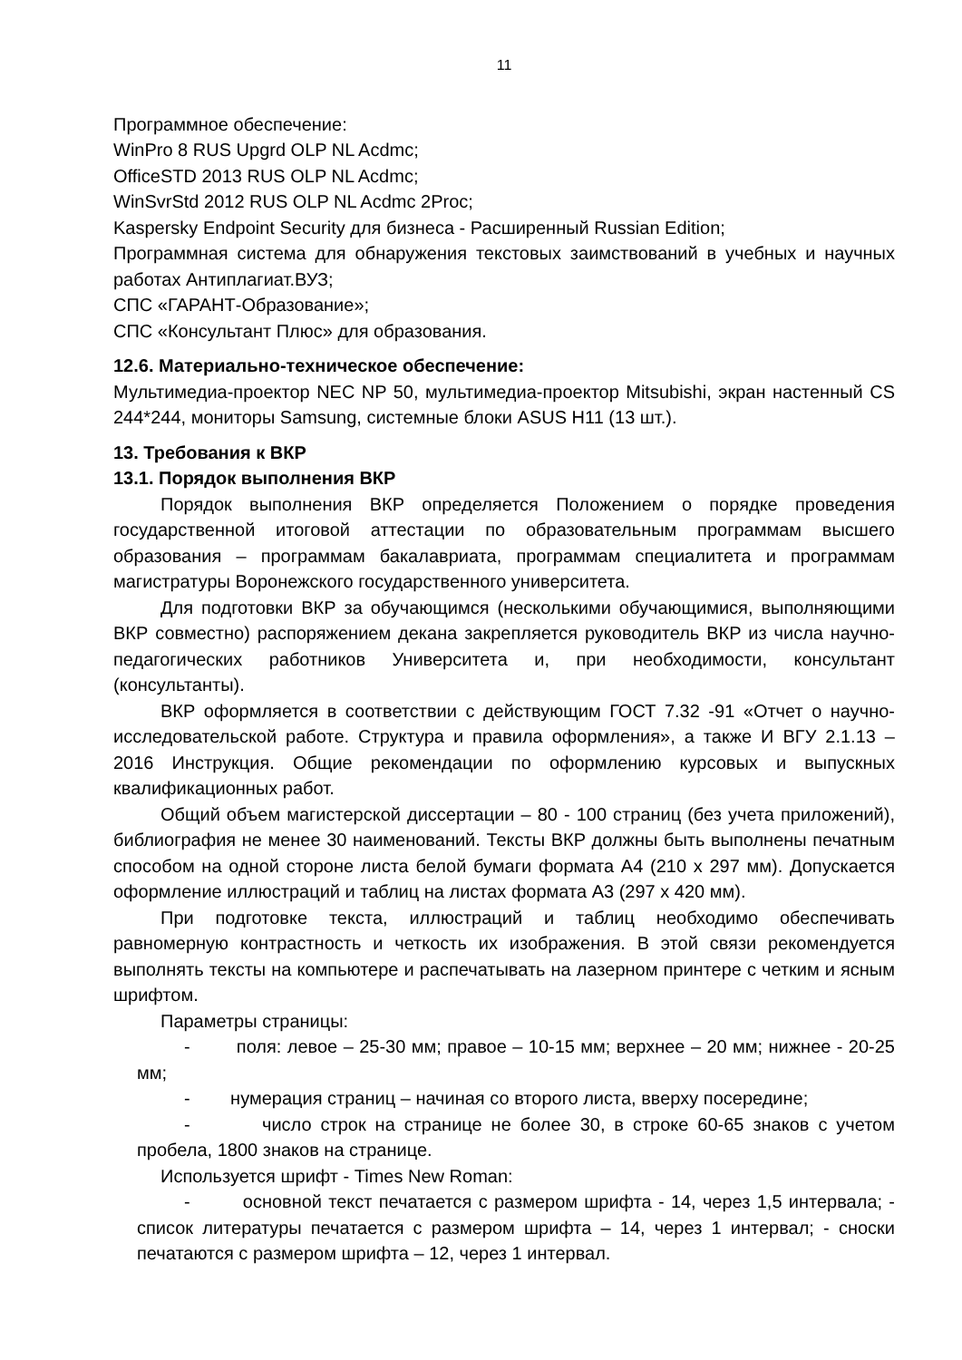11
Программное обеспечение:
WinPro 8 RUS Upgrd OLP NL Acdmc;
OfficeSTD 2013 RUS OLP NL Acdmc;
WinSvrStd 2012 RUS OLP NL Acdmc 2Proc;
Kaspersky Endpoint Security для бизнеса - Расширенный Russian Edition;
Программная система для обнаружения текстовых заимствований в учебных и научных работах Антиплагиат.ВУЗ;
СПС «ГАРАНТ-Образование»;
СПС «Консультант Плюс» для образования.
12.6. Материально-техническое обеспечение:
Мультимедиа-проектор NEC NP 50, мультимедиа-проектор Mitsubishi, экран настенный CS 244*244, мониторы Samsung, системные блоки ASUS H11 (13 шт.).
13. Требования к ВКР
13.1. Порядок выполнения ВКР
Порядок выполнения ВКР определяется Положением о порядке проведения государственной итоговой аттестации по образовательным программам высшего образования – программам бакалавриата, программам специалитета и программам магистратуры Воронежского государственного университета.
Для подготовки ВКР за обучающимся (несколькими обучающимися, выполняющими ВКР совместно) распоряжением декана закрепляется руководитель ВКР из числа научно-педагогических работников Университета и, при необходимости, консультант (консультанты).
ВКР оформляется в соответствии с действующим ГОСТ 7.32 -91 «Отчет о научно-исследовательской работе. Структура и правила оформления», а также И ВГУ 2.1.13 – 2016 Инструкция. Общие рекомендации по оформлению курсовых и выпускных квалификационных работ.
Общий объем магистерской диссертации – 80 - 100 страниц (без учета приложений), библиография не менее 30 наименований. Тексты ВКР должны быть выполнены печатным способом на одной стороне листа белой бумаги формата А4 (210 х 297 мм). Допускается оформление иллюстраций и таблиц на листах формата А3 (297 х 420 мм).
При подготовке текста, иллюстраций и таблиц необходимо обеспечивать равномерную контрастность и четкость их изображения. В этой связи рекомендуется выполнять тексты на компьютере и распечатывать на лазерном принтере с четким и ясным шрифтом.
Параметры страницы:
- поля: левое – 25-30 мм; правое – 10-15 мм; верхнее – 20 мм; нижнее - 20-25 мм;
- нумерация страниц – начиная со второго листа, вверху посередине;
- число строк на странице не более 30, в строке 60-65 знаков с учетом пробела, 1800 знаков на странице.
Используется шрифт - Times New Roman:
- основной текст печатается с размером шрифта - 14, через 1,5 интервала; - список литературы печатается с размером шрифта – 14, через 1 интервал; - сноски печатаются с размером шрифта – 12, через 1 интервал.